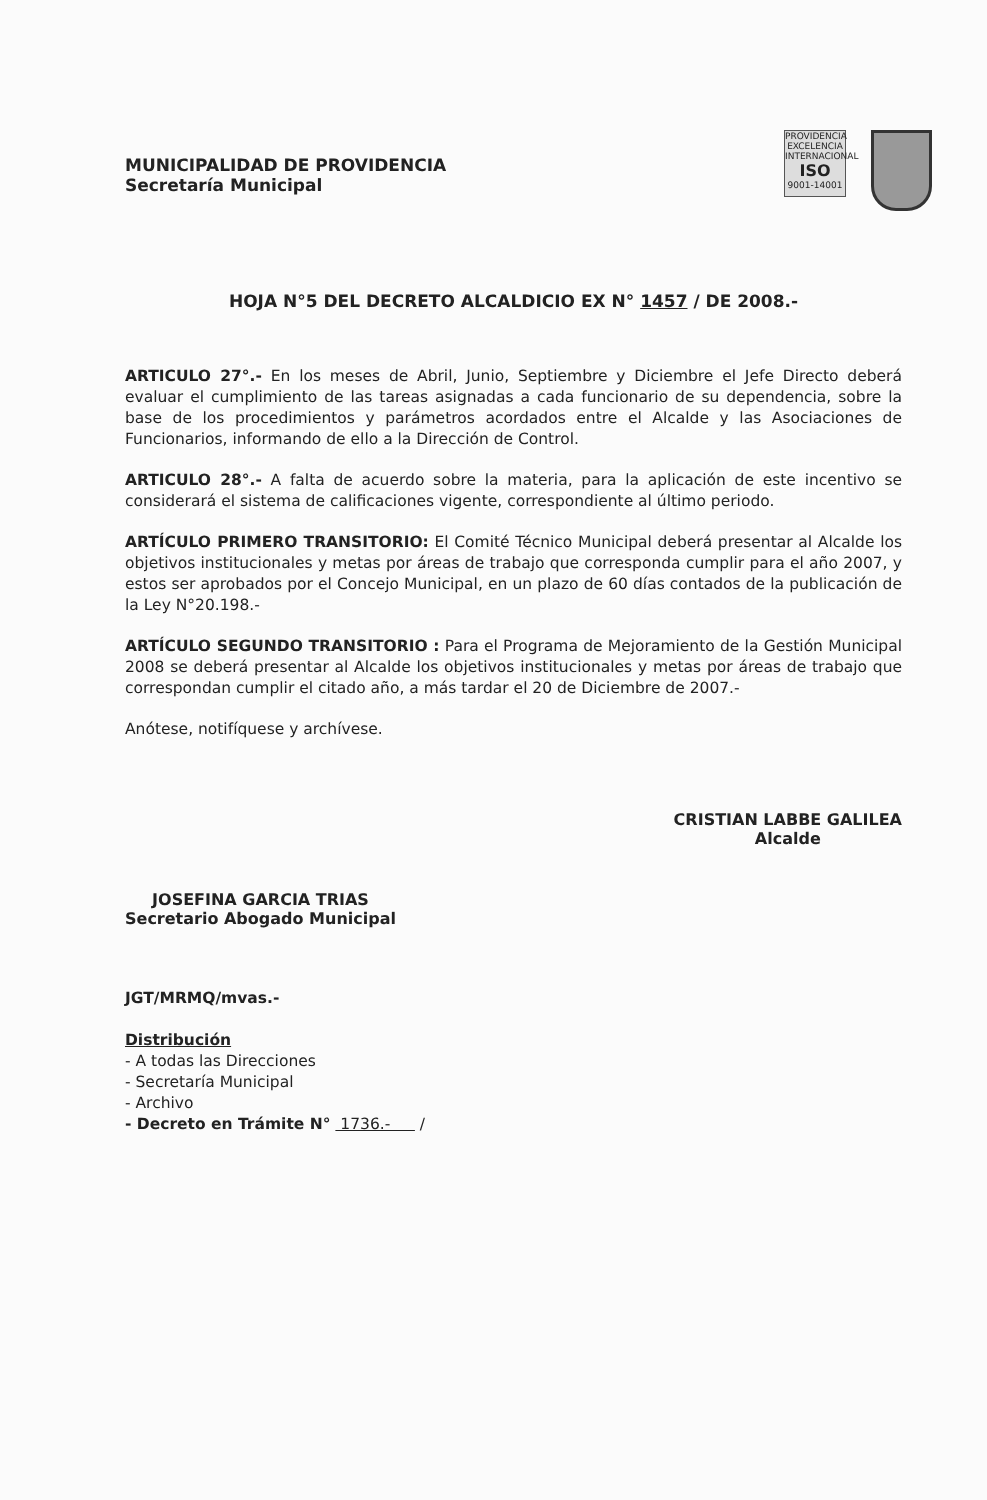MUNICIPALIDAD DE PROVIDENCIA
Secretaría Municipal
PROVIDENCIA
EXCELENCIA INTERNACIONAL
ISO
9001-14001
HOJA N°5 DEL DECRETO ALCALDICIO EX N° 1457 / DE 2008.-
ARTICULO 27°.- En los meses de Abril, Junio, Septiembre y Diciembre el Jefe Directo deberá evaluar el cumplimiento de las tareas asignadas a cada funcionario de su dependencia, sobre la base de los procedimientos y parámetros acordados entre el Alcalde y las Asociaciones de Funcionarios, informando de ello a la Dirección de Control.
ARTICULO 28°.- A falta de acuerdo sobre la materia, para la aplicación de este incentivo se considerará el sistema de calificaciones vigente, correspondiente al último periodo.
ARTÍCULO PRIMERO TRANSITORIO: El Comité Técnico Municipal deberá presentar al Alcalde los objetivos institucionales y metas por áreas de trabajo que corresponda cumplir para el año 2007, y estos ser aprobados por el Concejo Municipal, en un plazo de 60 días contados de la publicación de la Ley N°20.198.-
ARTÍCULO SEGUNDO TRANSITORIO : Para el Programa de Mejoramiento de la Gestión Municipal 2008 se deberá presentar al Alcalde los objetivos institucionales y metas por áreas de trabajo que correspondan cumplir el citado año, a más tardar el 20 de Diciembre de 2007.-
Anótese, notifíquese y archívese.
JOSEFINA GARCIA TRIAS
Secretario Abogado Municipal
CRISTIAN LABBE GALILEA
Alcalde
JGT/MRMQ/mvas.-
Distribución
- A todas las Direcciones
- Secretaría Municipal
- Archivo
- Decreto en Trámite N° 1736.- /